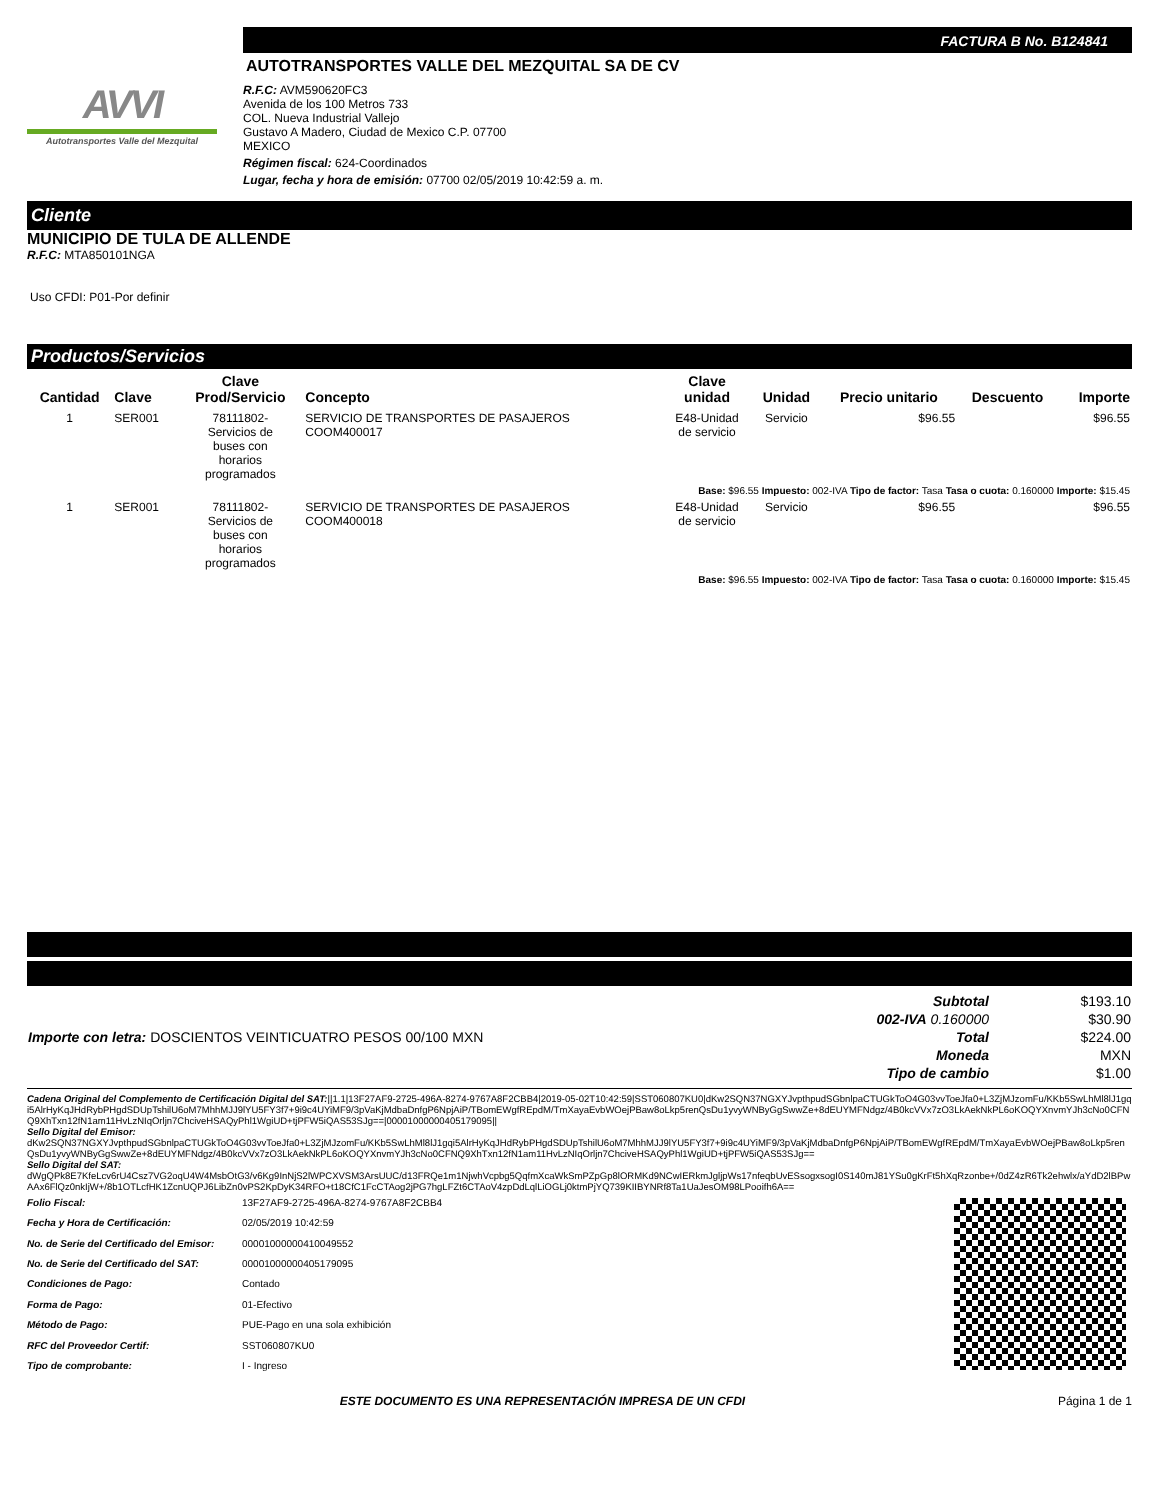AVVI
Autotransportes Valle del Mezquital
FACTURA B No. B124841
AUTOTRANSPORTES VALLE DEL MEZQUITAL SA DE CV
R.F.C: AVM590620FC3
Avenida de los 100 Metros 733
COL. Nueva Industrial Vallejo
Gustavo A Madero, Ciudad de Mexico C.P. 07700
MEXICO
Régimen fiscal: 624-Coordinados
Lugar, fecha y hora de emisión: 07700 02/05/2019 10:42:59 a. m.
Cliente
MUNICIPIO DE TULA DE ALLENDE
R.F.C: MTA850101NGA
Uso CFDI: P01-Por definir
Productos/Servicios
| Cantidad | Clave | Clave Prod/Servicio | Concepto | Clave unidad | Unidad | Precio unitario | Descuento | Importe |
| --- | --- | --- | --- | --- | --- | --- | --- | --- |
| 1 | SER001 | 78111802- Servicios de buses con horarios programados | SERVICIO DE TRANSPORTES DE PASAJEROS COOM400017 | E48-Unidad de servicio | Servicio | $96.55 | | $96.55 |
| Base: $96.55 Impuesto: 002-IVA Tipo de factor: Tasa Tasa o cuota: 0.160000 Importe: $15.45 | | | | | | | | |
| 1 | SER001 | 78111802- Servicios de buses con horarios programados | SERVICIO DE TRANSPORTES DE PASAJEROS COOM400018 | E48-Unidad de servicio | Servicio | $96.55 | | $96.55 |
| Base: $96.55 Impuesto: 002-IVA Tipo de factor: Tasa Tasa o cuota: 0.160000 Importe: $15.45 | | | | | | | | |
| Importe con letra: DOSCIENTOS VEINTICUATRO PESOS 00/100 MXN | Subtotal | $193.10 |
| | 002-IVA 0.160000 | $30.90 |
| | Total | $224.00 |
| | Moneda | MXN |
| | Tipo de cambio | $1.00 |
Cadena Original del Complemento de Certificación Digital del SAT:||1.1|13F27AF9-2725-496A-8274-9767A8F2CBB4|2019-05-02T10:42:59|SST060807KU0|dKw2SQN37NGXYJvpthpudSGbnlpaCTUGkToO4G03vvToeJfa0+L3ZjMJzomFu/KKb5SwLhMl8lJ1gqi5AlrHyKqJHdRybPHgdSDUpTshilU6oM7MhhMJJ9lYU5FY3f7+9i9c4UYiMF9/3pVaKjMdbaDnfgP6NpjAiP/TBomEWgfREpdM/TmXayaEvbWOejPBaw8oLkp5renQsDu1yvyWNByGgSwwZe+8dEUYMFNdgz/4B0kcVVx7zO3LkAekNkPL6oKOQYXnvmYJh3cNo0CFNQ9XhTxn12fN1am11HvLzNIqOrljn7ChciveHSAQyPhl1WgiUD+tjPFW5iQAS53SJg==|00001000000405179095||
Sello Digital del Emisor:
dKw2SQN37NGXYJvpthpudSGbnlpaCTUGkToO4G03vvToeJfa0+L3ZjMJzomFu/KKb5SwLhMl8lJ1gqi5AlrHyKqJHdRybPHgdSDUpTshilU6oM7MhhMJJ9lYU5FY3f7+9i9c4UYiMF9/3pVaKjMdbaDnfgP6NpjAiP/TBomEWgfREpdM/TmXayaEvbWOejPBaw8oLkp5renQsDu1yvyWNByGgSwwZe+8dEUYMFNdgz/4B0kcVVx7zO3LkAekNkPL6oKOQYXnvmYJh3cNo0CFNQ9XhTxn12fN1am11HvLzNIqOrljn7ChciveHSAQyPhl1WgiUD+tjPFW5iQAS53SJg==
Sello Digital del SAT:
dWgQPk8E7KfeLcv6rU4Csz7VG2oqU4W4MsbOtG3/v6Kg9InNjS2lWPCXVSM3ArsUUC/d13FRQe1m1NjwhVcpbg5QqfmXcaWkSmPZpGp8lORMKd9NCwIERkmJgljpWs17nfeqbUvESsogxsogI0S140mJ81YSu0gKrFt5hXqRzonbe+/0dZ4zR6Tk2ehwlx/aYdD2lBPwAAx6FlQz0nkIjW+/8b1OTLcfHK1ZcnUQPJ6LibZn0vPS2KpDyK34RFO+t18CfC1FcCTAog2jPG7hgLFZt6CTAoV4zpDdLqlLiOGLj0ktmPjYQ739KIIBYNRf8Ta1UaJesOM98LPooifh6A==
| Folio Fiscal: | 13F27AF9-2725-496A-8274-9767A8F2CBB4 |
| Fecha y Hora de Certificación: | 02/05/2019 10:42:59 |
| No. de Serie del Certificado del Emisor: | 00001000000410049552 |
| No. de Serie del Certificado del SAT: | 00001000000405179095 |
| Condiciones de Pago: | Contado |
| Forma de Pago: | 01-Efectivo |
| Método de Pago: | PUE-Pago en una sola exhibición |
| RFC del Proveedor Certif: | SST060807KU0 |
| Tipo de comprobante: | I - Ingreso |
ESTE DOCUMENTO ES UNA REPRESENTACIÓN IMPRESA DE UN CFDI
Página 1 de 1